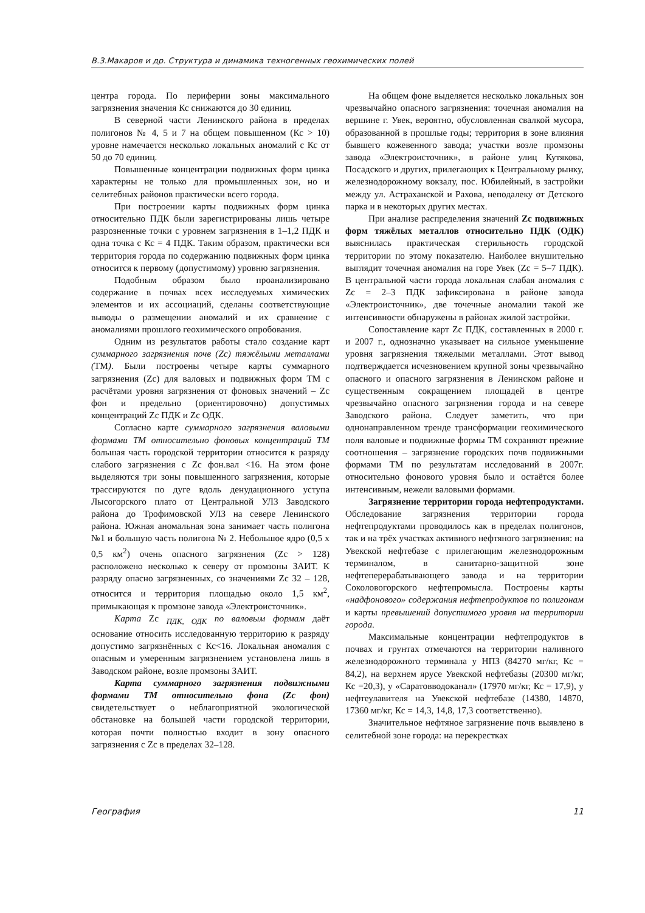В.З.Макаров и др. Структура и динамика техногенных геохимических полей
центра города. По периферии зоны максимального загрязнения значения Кс снижаются до 30 единиц.
В северной части Ленинского района в пределах полигонов № 4, 5 и 7 на общем повышенном (Кс > 10) уровне намечается несколько локальных аномалий с Кс от 50 до 70 единиц.
Повышенные концентрации подвижных форм цинка характерны не только для промышленных зон, но и селитебных районов практически всего города.
При построении карты подвижных форм цинка относительно ПДК были зарегистрированы лишь четыре разрозненные точки с уровнем загрязнения в 1–1,2 ПДК и одна точка с Кс = 4 ПДК. Таким образом, практически вся территория города по содержанию подвижных форм цинка относится к первому (допустимому) уровню загрязнения.
Подобным образом было проанализировано содержание в почвах всех исследуемых химических элементов и их ассоциаций, сделаны соответствующие выводы о размещении аномалий и их сравнение с аномалиями прошлого геохимического опробования.
Одним из результатов работы стало создание карт суммарного загрязнения почв (Zc) тяжёлыми металлами (ТМ). Были построены четыре карты суммарного загрязнения (Zc) для валовых и подвижных форм ТМ с расчётами уровня загрязнения от фоновых значений – Zc фон и предельно (ориентировочно) допустимых концентраций Zc ПДК и Zc ОДК.
Согласно карте суммарного загрязнения валовыми формами ТМ относительно фоновых концентраций ТМ большая часть городской территории относится к разряду слабого загрязнения с Zc фон.вал <16. На этом фоне выделяются три зоны повышенного загрязнения, которые трассируются по дуге вдоль денудационного уступа Лысогорского плато от Центральной УЛЗ Заводского района до Трофимовской УЛЗ на севере Ленинского района. Южная аномальная зона занимает часть полигона №1 и большую часть полигона № 2. Небольшое ядро (0,5 х 0,5 км<sup>2</sup>) очень опасного загрязнения (Zc > 128) расположено несколько к северу от промзоны ЗАИТ. К разряду опасно загрязненных, со значениями Zc 32 – 128, относится и территория площадью около 1,5 км<sup>2</sup>, примыкающая к промзоне завода «Электроисточник».
Карта Zc <sub>ПДК, ОДК</sub> по валовым формам даёт основание относить исследованную территорию к разряду допустимо загрязнённых с Кс<16. Локальная аномалия с опасным и умеренным загрязнением установлена лишь в Заводском районе, возле промзоны ЗАИТ.
Карта суммарного загрязнения подвижными формами ТМ относительно фона (Zc фон) свидетельствует о неблагоприятной экологической обстановке на большей части городской территории, которая почти полностью входит в зону опасного загрязнения с Zc в пределах 32–128.
На общем фоне выделяется несколько локальных зон чрезвычайно опасного загрязнения: точечная аномалия на вершине г. Увек, вероятно, обусловленная свалкой мусора, образованной в прошлые годы; территория в зоне влияния бывшего кожевенного завода; участки возле промзоны завода «Электроисточник», в районе улиц Кутякова, Посадского и других, прилегающих к Центральному рынку, железнодорожному вокзалу, пос. Юбилейный, в застройки между ул. Астраханской и Рахова, неподалеку от Детского парка и в некоторых других местах.
При анализе распределения значений Zc подвижных форм тяжёлых металлов относительно ПДК (ОДК) выяснилась практическая стерильность городской территории по этому показателю. Наиболее внушительно выглядит точечная аномалия на горе Увек (Zc = 5–7 ПДК). В центральной части города локальная слабая аномалия с Zc = 2–3 ПДК зафиксирована в районе завода «Электроисточник», две точечные аномалии такой же интенсивности обнаружены в районах жилой застройки.
Сопоставление карт Zc ПДК, составленных в 2000 г. и 2007 г., однозначно указывает на сильное уменьшение уровня загрязнения тяжелыми металлами. Этот вывод подтверждается исчезновением крупной зоны чрезвычайно опасного и опасного загрязнения в Ленинском районе и существенным сокращением площадей в центре чрезвычайно опасного загрязнения города и на севере Заводского района. Следует заметить, что при однонаправленном тренде трансформации геохимического поля валовые и подвижные формы ТМ сохраняют прежние соотношения – загрязнение городских почв подвижными формами ТМ по результатам исследований в 2007г. относительно фонового уровня было и остаётся более интенсивным, нежели валовыми формами.
Загрязнение территории города нефтепродуктами. Обследование загрязнения территории города нефтепродуктами проводилось как в пределах полигонов, так и на трёх участках активного нефтяного загрязнения: на Увекской нефтебазе с прилегающим железнодорожным терминалом, в санитарно-защитной зоне нефтеперерабатывающего завода и на территории Соколовогорского нефтепромысла. Построены карты «надфонового» содержания нефтепродуктов по полигонам и карты превышений допустимого уровня на территории города.
Максимальные концентрации нефтепродуктов в почвах и грунтах отмечаются на территории наливного железнодорожного терминала у НПЗ (84270 мг/кг, Кс = 84,2), на верхнем ярусе Увекской нефтебазы (20300 мг/кг, Кс =20,3), у «Саратовводоканал» (17970 мг/кг, Кс = 17,9), у нефтеулавителя на Увекской нефтебазе (14380, 14870, 17360 мг/кг, Кс = 14,3, 14,8, 17,3 соответственно).
Значительное нефтяное загрязнение почв выявлено в селитебной зоне города: на перекрестках
География 11